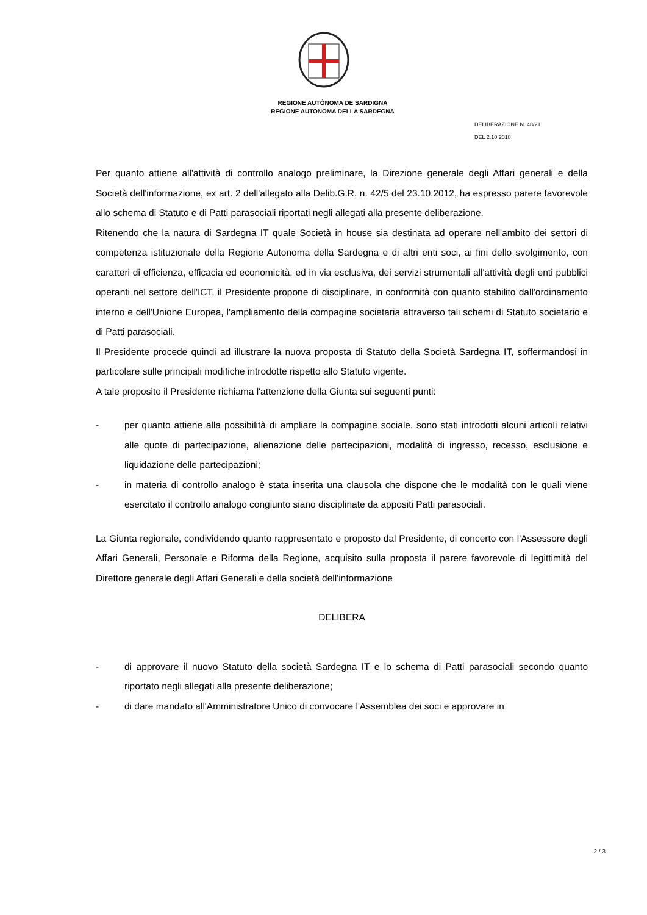REGIONE AUTÒNOMA DE SARDIGNA
REGIONE AUTONOMA DELLA SARDEGNA
DELIBERAZIONE N. 48/21
DEL 2.10.2018
Per quanto attiene all'attività di controllo analogo preliminare, la Direzione generale degli Affari generali e della Società dell'informazione, ex art. 2 dell'allegato alla Delib.G.R. n. 42/5 del 23.10.2012, ha espresso parere favorevole allo schema di Statuto e di Patti parasociali riportati negli allegati alla presente deliberazione.
Ritenendo che la natura di Sardegna IT quale Società in house sia destinata ad operare nell'ambito dei settori di competenza istituzionale della Regione Autonoma della Sardegna e di altri enti soci, ai fini dello svolgimento, con caratteri di efficienza, efficacia ed economicità, ed in via esclusiva, dei servizi strumentali all'attività degli enti pubblici operanti nel settore dell'ICT, il Presidente propone di disciplinare, in conformità con quanto stabilito dall'ordinamento interno e dell'Unione Europea, l'ampliamento della compagine societaria attraverso tali schemi di Statuto societario e di Patti parasociali.
Il Presidente procede quindi ad illustrare la nuova proposta di Statuto della Società Sardegna IT, soffermandosi in particolare sulle principali modifiche introdotte rispetto allo Statuto vigente.
A tale proposito il Presidente richiama l'attenzione della Giunta sui seguenti punti:
- per quanto attiene alla possibilità di ampliare la compagine sociale, sono stati introdotti alcuni articoli relativi alle quote di partecipazione, alienazione delle partecipazioni, modalità di ingresso, recesso, esclusione e liquidazione delle partecipazioni;
- in materia di controllo analogo è stata inserita una clausola che dispone che le modalità con le quali viene esercitato il controllo analogo congiunto siano disciplinate da appositi Patti parasociali.
La Giunta regionale, condividendo quanto rappresentato e proposto dal Presidente, di concerto con l'Assessore degli Affari Generali, Personale e Riforma della Regione, acquisito sulla proposta il parere favorevole di legittimità del Direttore generale degli Affari Generali e della società dell'informazione
DELIBERA
- di approvare il nuovo Statuto della società Sardegna IT e lo schema di Patti parasociali secondo quanto riportato negli allegati alla presente deliberazione;
- di dare mandato all'Amministratore Unico di convocare l'Assemblea dei soci e approvare in
2 / 3